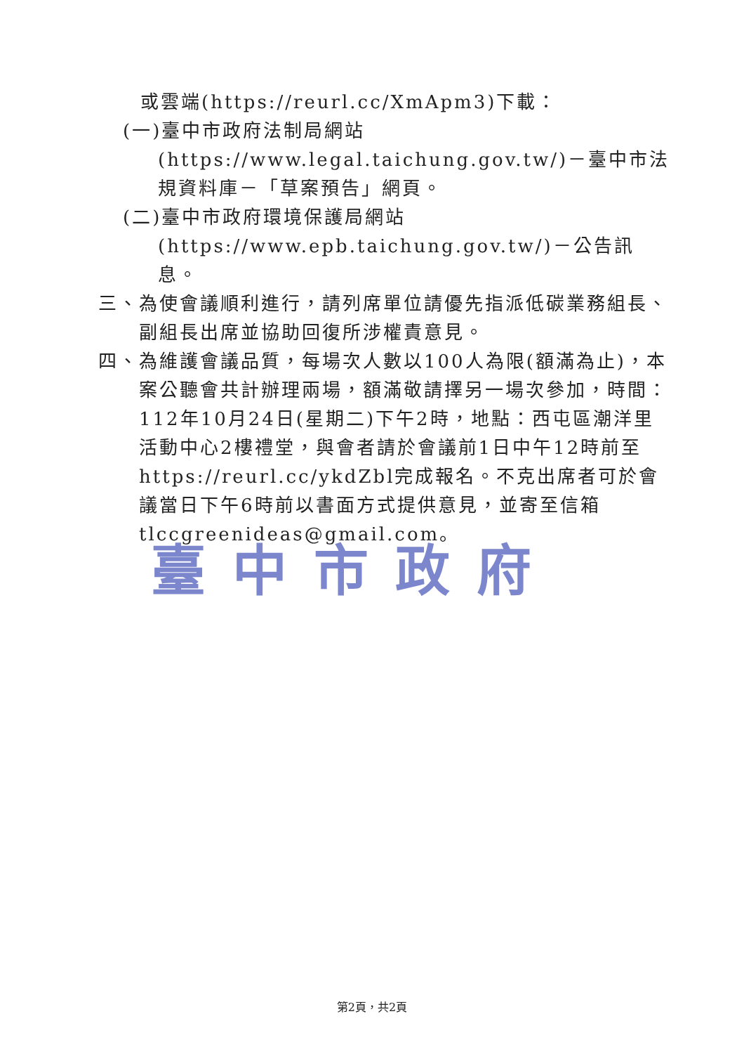或雲端(https://reurl.cc/XmApm3)下載：
(一)臺中市政府法制局網站(https://www.legal.taichung.gov.tw/)－臺中市法規資料庫－「草案預告」網頁。
(二)臺中市政府環境保護局網站(https://www.epb.taichung.gov.tw/)－公告訊息。
三、為使會議順利進行，請列席單位請優先指派低碳業務組長、副組長出席並協助回復所涉權責意見。
四、為維護會議品質，每場次人數以100人為限(額滿為止)，本案公聽會共計辦理兩場，額滿敬請擇另一場次參加，時間：112年10月24日(星期二)下午2時，地點：西屯區潮洋里活動中心2樓禮堂，與會者請於會議前1日中午12時前至https://reurl.cc/ykdZbl完成報名。不克出席者可於會議當日下午6時前以書面方式提供意見，並寄至信箱tlccgreenideas@gmail.com。
臺中市政府
第2頁，共2頁